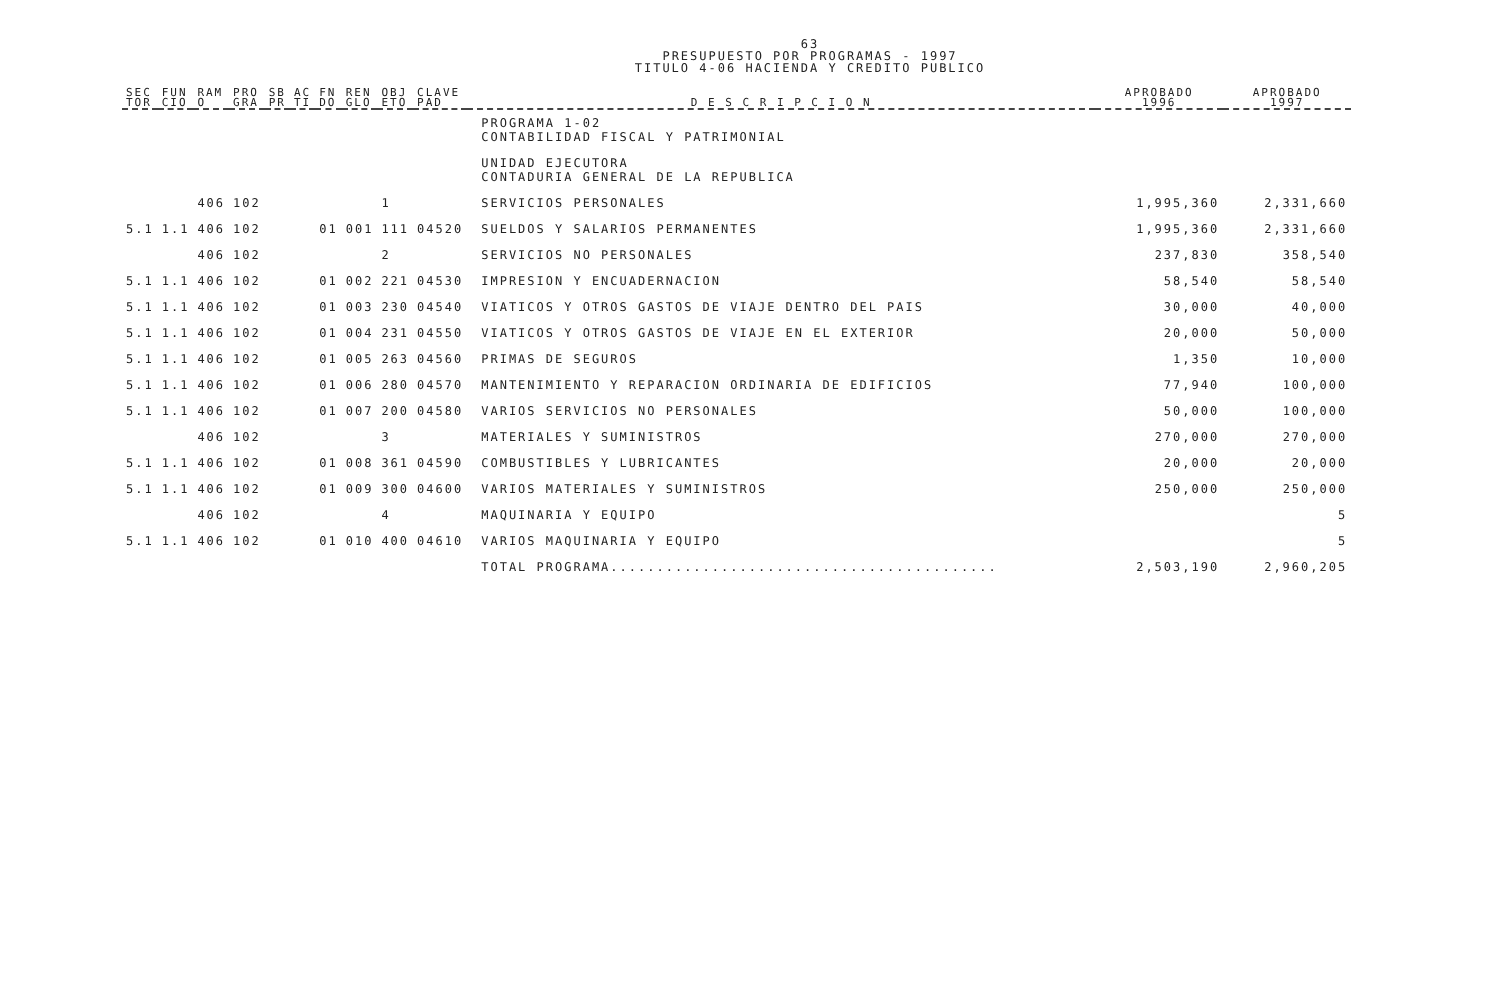63
PRESUPUESTO POR PROGRAMAS - 1997
TITULO 4-06 HACIENDA Y CREDITO PUBLICO
| SEC TOR | FUN CIO | RAM O | PRO GRA | SB PR | AC TI | FN DO | REN GLO | OBJ ETO | CLAVE PAD | D E S C R I P C I O N | APROBADO 1996 | APROBADO 1997 |
| --- | --- | --- | --- | --- | --- | --- | --- | --- | --- | --- | --- | --- |
| | | | | | | | | | | PROGRAMA 1-02 CONTABILIDAD FISCAL Y PATRIMONIAL | | |
| | | | | | | | | | | UNIDAD EJECUTORA CONTADURIA GENERAL DE LA REPUBLICA | | |
| | | 406 | 102 | | | | | 1 | | SERVICIOS PERSONALES | 1,995,360 | 2,331,660 |
| 5.1 | 1.1 | 406 | 102 | | | 01 | 001 | 111 | 04520 | SUELDOS Y SALARIOS PERMANENTES | 1,995,360 | 2,331,660 |
| | | 406 | 102 | | | | | 2 | | SERVICIOS NO PERSONALES | 237,830 | 358,540 |
| 5.1 | 1.1 | 406 | 102 | | | 01 | 002 | 221 | 04530 | IMPRESION Y ENCUADERNACION | 58,540 | 58,540 |
| 5.1 | 1.1 | 406 | 102 | | | 01 | 003 | 230 | 04540 | VIATICOS Y OTROS GASTOS DE VIAJE DENTRO DEL PAIS | 30,000 | 40,000 |
| 5.1 | 1.1 | 406 | 102 | | | 01 | 004 | 231 | 04550 | VIATICOS Y OTROS GASTOS DE VIAJE EN EL EXTERIOR | 20,000 | 50,000 |
| 5.1 | 1.1 | 406 | 102 | | | 01 | 005 | 263 | 04560 | PRIMAS DE SEGUROS | 1,350 | 10,000 |
| 5.1 | 1.1 | 406 | 102 | | | 01 | 006 | 280 | 04570 | MANTENIMIENTO Y REPARACION ORDINARIA DE EDIFICIOS | 77,940 | 100,000 |
| 5.1 | 1.1 | 406 | 102 | | | 01 | 007 | 200 | 04580 | VARIOS SERVICIOS NO PERSONALES | 50,000 | 100,000 |
| | | 406 | 102 | | | | | 3 | | MATERIALES Y SUMINISTROS | 270,000 | 270,000 |
| 5.1 | 1.1 | 406 | 102 | | | 01 | 008 | 361 | 04590 | COMBUSTIBLES Y LUBRICANTES | 20,000 | 20,000 |
| 5.1 | 1.1 | 406 | 102 | | | 01 | 009 | 300 | 04600 | VARIOS MATERIALES Y SUMINISTROS | 250,000 | 250,000 |
| | | 406 | 102 | | | | | 4 | | MAQUINARIA Y EQUIPO | | 5 |
| 5.1 | 1.1 | 406 | 102 | | | 01 | 010 | 400 | 04610 | VARIOS MAQUINARIA Y EQUIPO | | 5 |
| | | | | | | | | | | TOTAL PROGRAMA.......................................... | 2,503,190 | 2,960,205 |